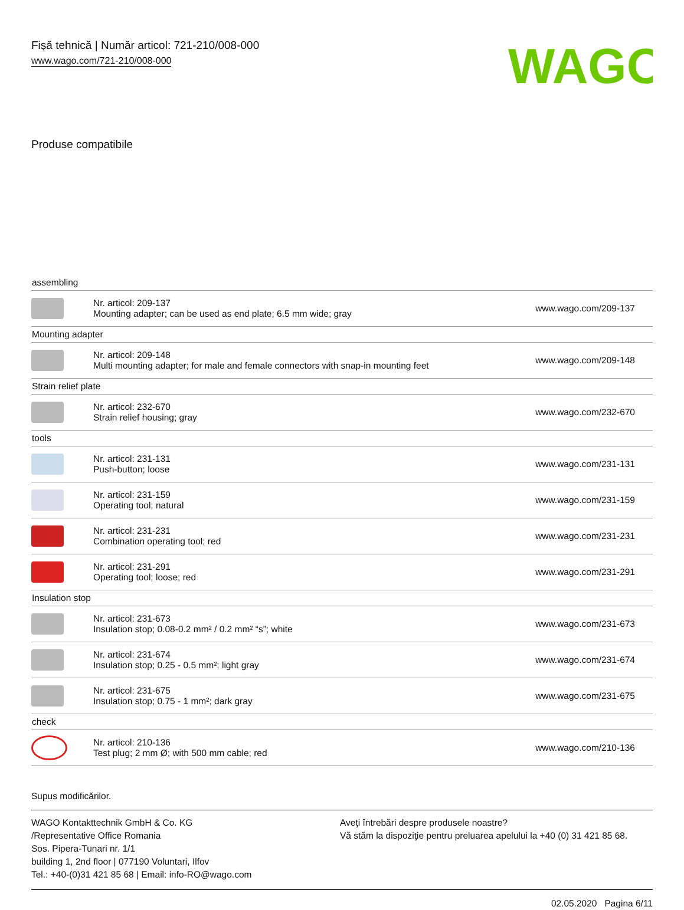Fişă tehnică | Număr articol: 721-210/008-000
www.wago.com/721-210/008-000
WAGO
Produse compatibile
| assembling | | |
| | Nr. articol: 209-137 Mounting adapter; can be used as end plate; 6.5 mm wide; gray | www.wago.com/209-137 |
| Mounting adapter | | |
| | Nr. articol: 209-148 Multi mounting adapter; for male and female connectors with snap-in mounting feet | www.wago.com/209-148 |
| Strain relief plate | | |
| | Nr. articol: 232-670 Strain relief housing; gray | www.wago.com/232-670 |
| tools | | |
| | Nr. articol: 231-131 Push-button; loose | www.wago.com/231-131 |
| | Nr. articol: 231-159 Operating tool; natural | www.wago.com/231-159 |
| | Nr. articol: 231-231 Combination operating tool; red | www.wago.com/231-231 |
| | Nr. articol: 231-291 Operating tool; loose; red | www.wago.com/231-291 |
| Insulation stop | | |
| | Nr. articol: 231-673 Insulation stop; 0.08-0.2 mm² / 0.2 mm² “s”; white | www.wago.com/231-673 |
| | Nr. articol: 231-674 Insulation stop; 0.25 - 0.5 mm²; light gray | www.wago.com/231-674 |
| | Nr. articol: 231-675 Insulation stop; 0.75 - 1 mm²; dark gray | www.wago.com/231-675 |
| check | | |
| | Nr. articol: 210-136 Test plug; 2 mm Ø; with 500 mm cable; red | www.wago.com/210-136 |
Supus modificărilor.
WAGO Kontakttechnik GmbH & Co. KG
/Representative Office Romania
Sos. Pipera-Tunari nr. 1/1
building 1, 2nd floor | 077190 Voluntari, Ilfov
Tel.: +40-(0)31 421 85 68 | Email: info-RO@wago.com
Aveţi întrebări despre produsele noastre?
Vă stăm la dispoziţie pentru preluarea apelului la +40 (0) 31 421 85 68.
02.05.2020 Pagina 6/11